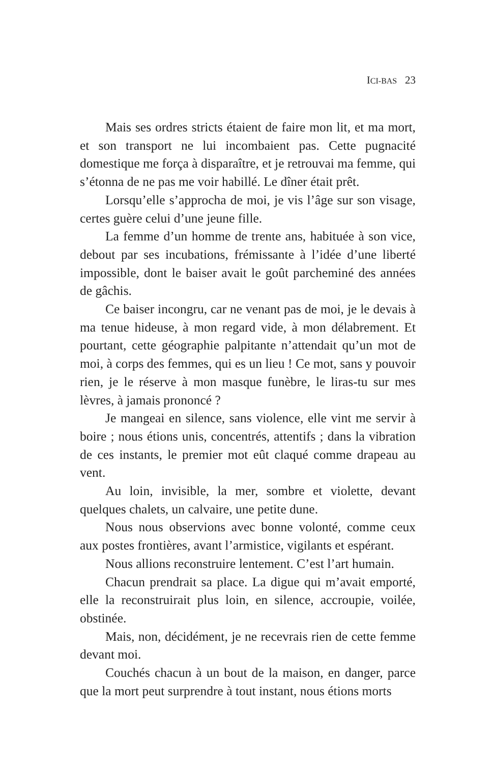ICI-BAS 23
Mais ses ordres stricts étaient de faire mon lit, et ma mort, et son transport ne lui incombaient pas. Cette pugnacité domestique me força à disparaître, et je retrouvai ma femme, qui s’étonna de ne pas me voir habillé. Le dîner était prêt.
Lorsqu’elle s’approcha de moi, je vis l’âge sur son visage, certes guère celui d’une jeune fille.
La femme d’un homme de trente ans, habituée à son vice, debout par ses incubations, frémissante à l’idée d’une liberté impossible, dont le baiser avait le goût parcheminé des années de gâchis.
Ce baiser incongru, car ne venant pas de moi, je le devais à ma tenue hideuse, à mon regard vide, à mon délabrement. Et pourtant, cette géographie palpitante n’attendait qu’un mot de moi, à corps des femmes, qui es un lieu ! Ce mot, sans y pouvoir rien, je le réserve à mon masque funèbre, le liras-tu sur mes lèvres, à jamais prononcé ?
Je mangeai en silence, sans violence, elle vint me servir à boire ; nous étions unis, concentrés, attentifs ; dans la vibration de ces instants, le premier mot eût claqué comme drapeau au vent.
Au loin, invisible, la mer, sombre et violette, devant quelques chalets, un calvaire, une petite dune.
Nous nous observions avec bonne volonté, comme ceux aux postes frontières, avant l’armistice, vigilants et espérant.
Nous allions reconstruire lentement. C’est l’art humain.
Chacun prendrait sa place. La digue qui m’avait emporté, elle la reconstruirait plus loin, en silence, accroupie, voilée, obstinée.
Mais, non, décidément, je ne recevrais rien de cette femme devant moi.
Couchés chacun à un bout de la maison, en danger, parce que la mort peut surprendre à tout instant, nous étions morts